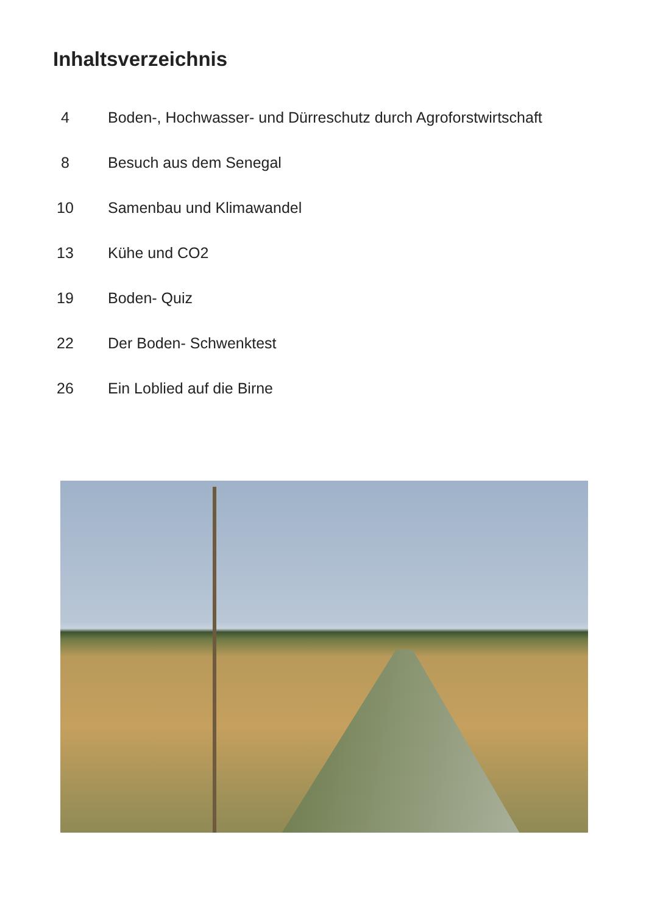Inhaltsverzeichnis
4 Boden-, Hochwasser- und Dürreschutz durch Agroforstwirtschaft
8 Besuch aus dem Senegal
10 Samenbau und Klimawandel
13 Kühe und CO2
19 Boden- Quiz
22 Der Boden- Schwenktest
26 Ein Loblied auf die Birne